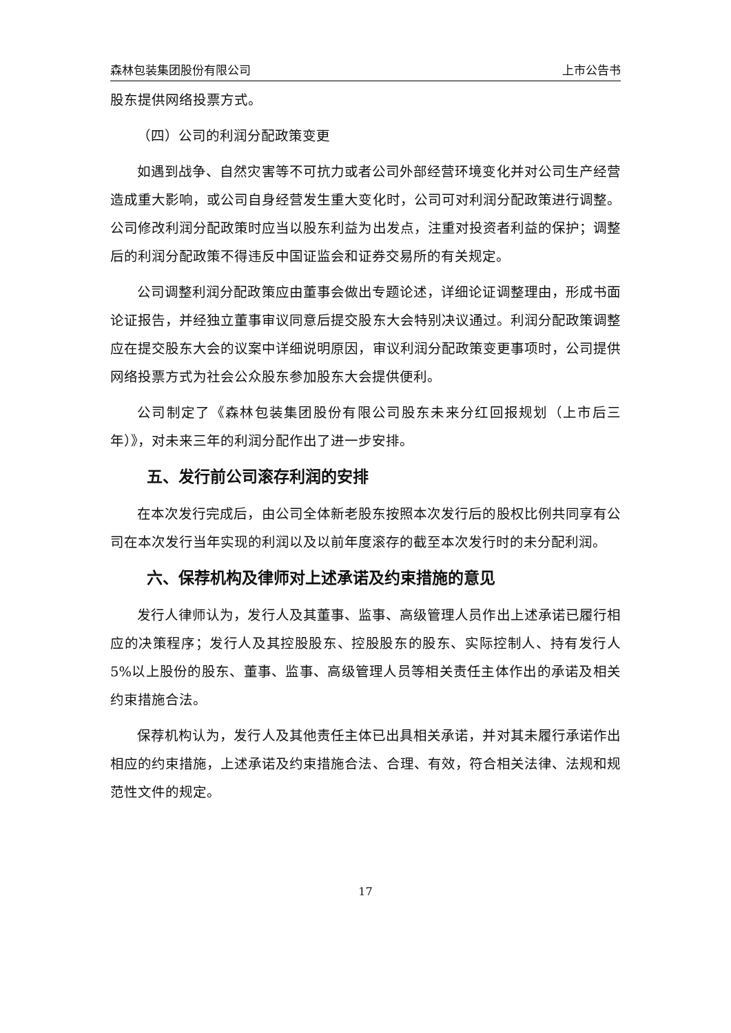森林包装集团股份有限公司 上市公告书
股东提供网络投票方式。
（四）公司的利润分配政策变更
如遇到战争、自然灾害等不可抗力或者公司外部经营环境变化并对公司生产经营造成重大影响，或公司自身经营发生重大变化时，公司可对利润分配政策进行调整。公司修改利润分配政策时应当以股东利益为出发点，注重对投资者利益的保护；调整后的利润分配政策不得违反中国证监会和证券交易所的有关规定。
公司调整利润分配政策应由董事会做出专题论述，详细论证调整理由，形成书面论证报告，并经独立董事审议同意后提交股东大会特别决议通过。利润分配政策调整应在提交股东大会的议案中详细说明原因，审议利润分配政策变更事项时，公司提供网络投票方式为社会公众股东参加股东大会提供便利。
公司制定了《森林包装集团股份有限公司股东未来分红回报规划（上市后三年）》，对未来三年的利润分配作出了进一步安排。
五、发行前公司滚存利润的安排
在本次发行完成后，由公司全体新老股东按照本次发行后的股权比例共同享有公司在本次发行当年实现的利润以及以前年度滚存的截至本次发行时的未分配利润。
六、保荐机构及律师对上述承诺及约束措施的意见
发行人律师认为，发行人及其董事、监事、高级管理人员作出上述承诺已履行相应的决策程序；发行人及其控股股东、控股股东的股东、实际控制人、持有发行人 5%以上股份的股东、董事、监事、高级管理人员等相关责任主体作出的承诺及相关约束措施合法。
保荐机构认为，发行人及其他责任主体已出具相关承诺，并对其未履行承诺作出相应的约束措施，上述承诺及约束措施合法、合理、有效，符合相关法律、法规和规范性文件的规定。
17